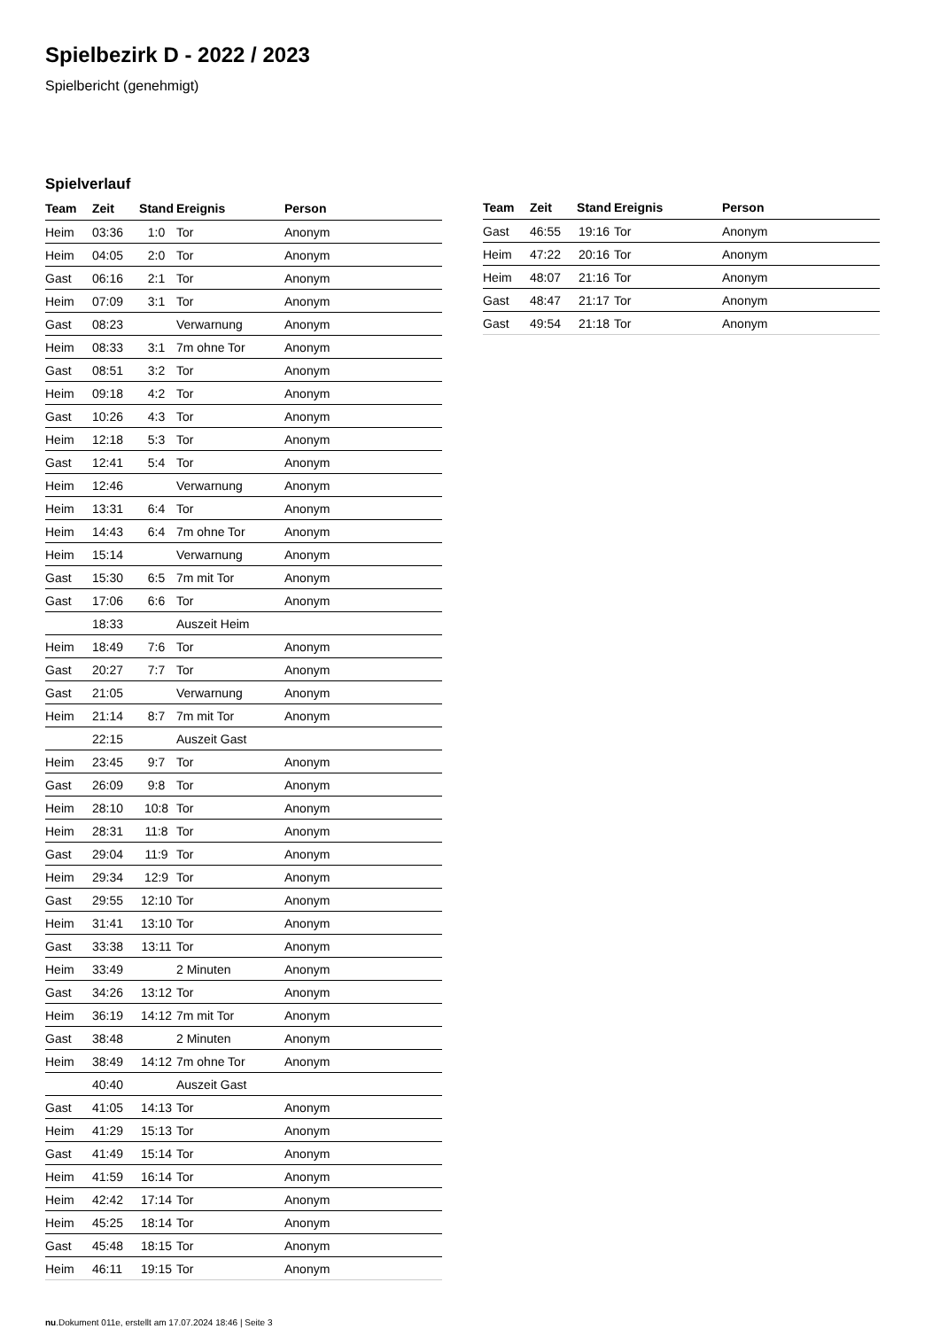Spielbezirk D - 2022 / 2023
Spielbericht (genehmigt)
Spielverlauf
| Team | Zeit | Stand | Ereignis | Person |
| --- | --- | --- | --- | --- |
| Heim | 03:36 | 1:0 | Tor | Anonym |
| Heim | 04:05 | 2:0 | Tor | Anonym |
| Gast | 06:16 | 2:1 | Tor | Anonym |
| Heim | 07:09 | 3:1 | Tor | Anonym |
| Gast | 08:23 | | Verwarnung | Anonym |
| Heim | 08:33 | 3:1 | 7m ohne Tor | Anonym |
| Gast | 08:51 | 3:2 | Tor | Anonym |
| Heim | 09:18 | 4:2 | Tor | Anonym |
| Gast | 10:26 | 4:3 | Tor | Anonym |
| Heim | 12:18 | 5:3 | Tor | Anonym |
| Gast | 12:41 | 5:4 | Tor | Anonym |
| Heim | 12:46 | | Verwarnung | Anonym |
| Heim | 13:31 | 6:4 | Tor | Anonym |
| Heim | 14:43 | 6:4 | 7m ohne Tor | Anonym |
| Heim | 15:14 | | Verwarnung | Anonym |
| Gast | 15:30 | 6:5 | 7m mit Tor | Anonym |
| Gast | 17:06 | 6:6 | Tor | Anonym |
| | 18:33 | | Auszeit Heim | |
| Heim | 18:49 | 7:6 | Tor | Anonym |
| Gast | 20:27 | 7:7 | Tor | Anonym |
| Gast | 21:05 | | Verwarnung | Anonym |
| Heim | 21:14 | 8:7 | 7m mit Tor | Anonym |
| | 22:15 | | Auszeit Gast | |
| Heim | 23:45 | 9:7 | Tor | Anonym |
| Gast | 26:09 | 9:8 | Tor | Anonym |
| Heim | 28:10 | 10:8 | Tor | Anonym |
| Heim | 28:31 | 11:8 | Tor | Anonym |
| Gast | 29:04 | 11:9 | Tor | Anonym |
| Heim | 29:34 | 12:9 | Tor | Anonym |
| Gast | 29:55 | 12:10 | Tor | Anonym |
| Heim | 31:41 | 13:10 | Tor | Anonym |
| Gast | 33:38 | 13:11 | Tor | Anonym |
| Heim | 33:49 | | 2 Minuten | Anonym |
| Gast | 34:26 | 13:12 | Tor | Anonym |
| Heim | 36:19 | 14:12 | 7m mit Tor | Anonym |
| Gast | 38:48 | | 2 Minuten | Anonym |
| Heim | 38:49 | 14:12 | 7m ohne Tor | Anonym |
| | 40:40 | | Auszeit Gast | |
| Gast | 41:05 | 14:13 | Tor | Anonym |
| Heim | 41:29 | 15:13 | Tor | Anonym |
| Gast | 41:49 | 15:14 | Tor | Anonym |
| Heim | 41:59 | 16:14 | Tor | Anonym |
| Heim | 42:42 | 17:14 | Tor | Anonym |
| Heim | 45:25 | 18:14 | Tor | Anonym |
| Gast | 45:48 | 18:15 | Tor | Anonym |
| Heim | 46:11 | 19:15 | Tor | Anonym |
| Team | Zeit | Stand | Ereignis | Person |
| --- | --- | --- | --- | --- |
| Gast | 46:55 | 19:16 | Tor | Anonym |
| Heim | 47:22 | 20:16 | Tor | Anonym |
| Heim | 48:07 | 21:16 | Tor | Anonym |
| Gast | 48:47 | 21:17 | Tor | Anonym |
| Gast | 49:54 | 21:18 | Tor | Anonym |
nu.Dokument 011e, erstellt am 17.07.2024 18:46 | Seite 3